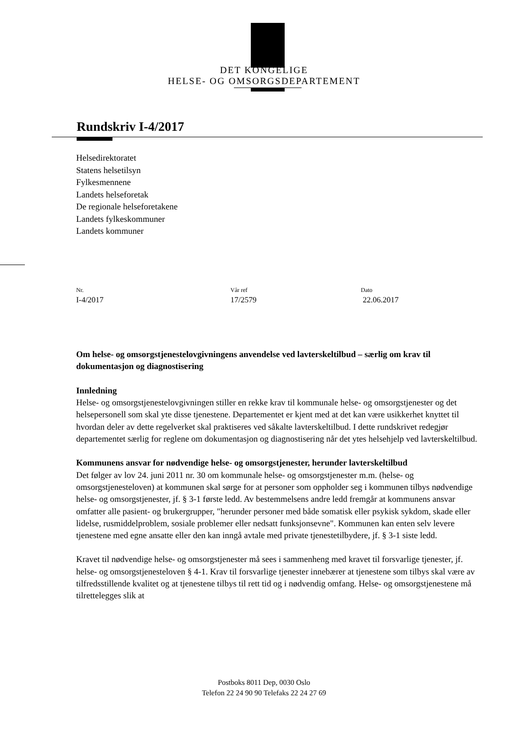DET KONGELIGE
HELSE- OG OMSORGSDEPARTEMENT
Rundskriv I-4/2017
Helsedirektoratet
Statens helsetilsyn
Fylkesmennene
Landets helseforetak
De regionale helseforetakene
Landets fylkeskommuner
Landets kommuner
Nr.
I-4/2017
Vår ref
17/2579
Dato
22.06.2017
Om helse- og omsorgstjenestelovgivningens anvendelse ved lavterskeltilbud – særlig om krav til dokumentasjon og diagnostisering
Innledning
Helse- og omsorgstjenestelovgivningen stiller en rekke krav til kommunale helse- og omsorgstjenester og det helsepersonell som skal yte disse tjenestene. Departementet er kjent med at det kan være usikkerhet knyttet til hvordan deler av dette regelverket skal praktiseres ved såkalte lavterskeltilbud. I dette rundskrivet redegjør departementet særlig for reglene om dokumentasjon og diagnostisering når det ytes helsehjelp ved lavterskeltilbud.
Kommunens ansvar for nødvendige helse- og omsorgstjenester, herunder lavterskeltilbud
Det følger av lov 24. juni 2011 nr. 30 om kommunale helse- og omsorgstjenester m.m. (helse- og omsorgstjenesteloven) at kommunen skal sørge for at personer som oppholder seg i kommunen tilbys nødvendige helse- og omsorgstjenester, jf. § 3-1 første ledd. Av bestemmelsens andre ledd fremgår at kommunens ansvar omfatter alle pasient- og brukergrupper, "herunder personer med både somatisk eller psykisk sykdom, skade eller lidelse, rusmiddelproblem, sosiale problemer eller nedsatt funksjonsevne". Kommunen kan enten selv levere tjenestene med egne ansatte eller den kan inngå avtale med private tjenestetilbydere, jf. § 3-1 siste ledd.
Kravet til nødvendige helse- og omsorgstjenester må sees i sammenheng med kravet til forsvarlige tjenester, jf. helse- og omsorgstjenesteloven § 4-1. Krav til forsvarlige tjenester innebærer at tjenestene som tilbys skal være av tilfredsstillende kvalitet og at tjenestene tilbys til rett tid og i nødvendig omfang. Helse- og omsorgstjenestene må tilrettelegges slik at
Postboks 8011 Dep, 0030 Oslo
Telefon 22 24 90 90 Telefaks 22 24 27 69